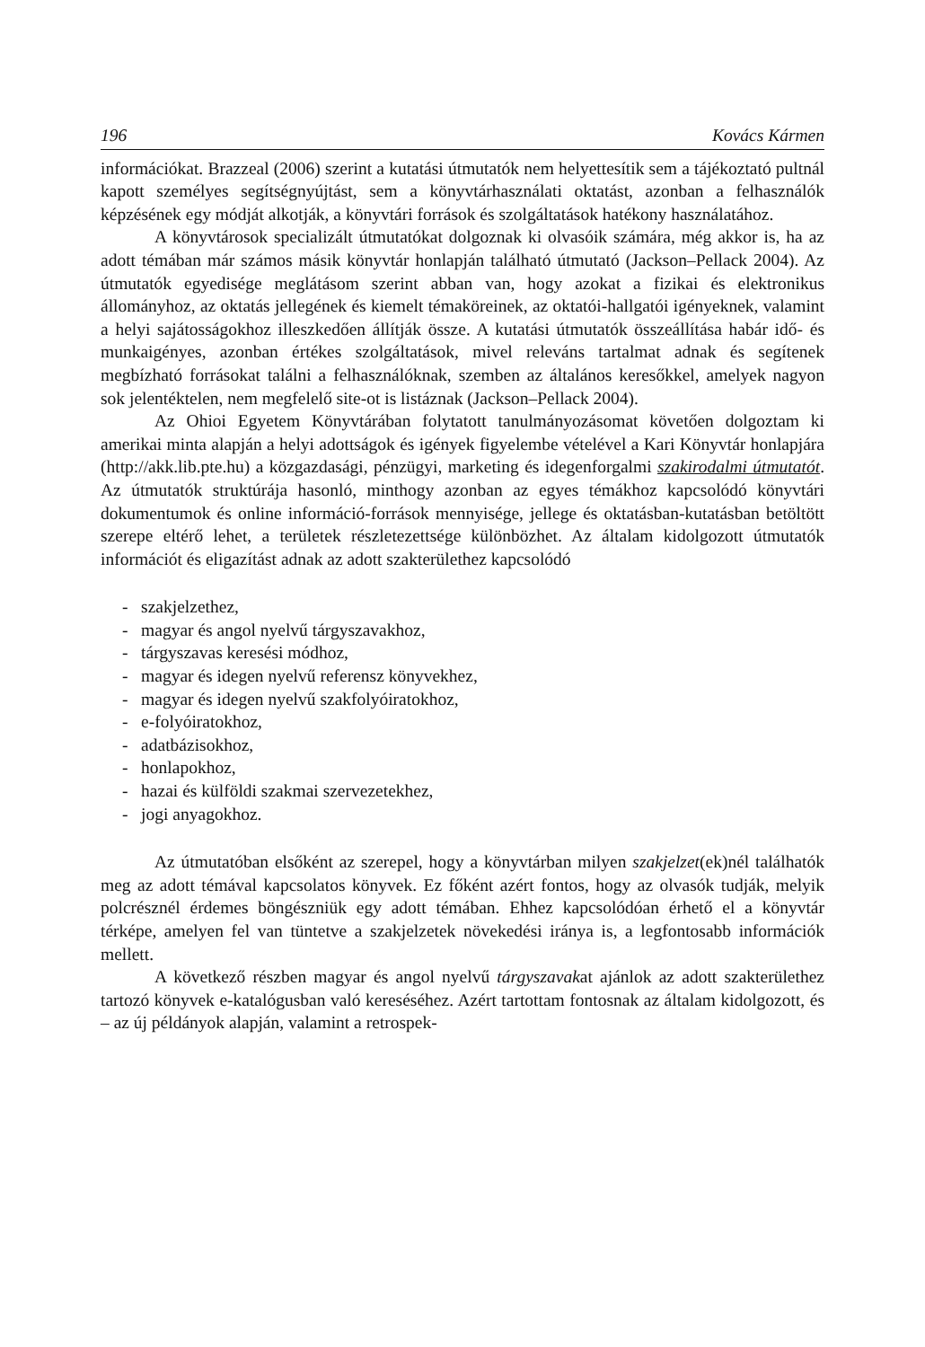196 Kovács Kármen
információkat. Brazzeal (2006) szerint a kutatási útmutatók nem helyettesítik sem a tájékoztató pultnál kapott személyes segítségnyújtást, sem a könyvtárhasználati oktatást, azonban a felhasználók képzésének egy módját alkotják, a könyvtári források és szolgáltatások hatékony használatához.
A könyvtárosok specializált útmutatókat dolgoznak ki olvasóik számára, még akkor is, ha az adott témában már számos másik könyvtár honlapján található útmutató (Jackson–Pellack 2004). Az útmutatók egyedisége meglátásom szerint abban van, hogy azokat a fizikai és elektronikus állományhoz, az oktatás jellegének és kiemelt témaköreinek, az oktatói-hallgatói igényeknek, valamint a helyi sajátosságokhoz illeszkedően állítják össze. A kutatási útmutatók összeállítása habár idő- és munkaigényes, azonban értékes szolgáltatások, mivel releváns tartalmat adnak és segítenek megbízható forrásokat találni a felhasználóknak, szemben az általános keresőkkel, amelyek nagyon sok jelentéktelen, nem megfelelő site-ot is listáznak (Jackson–Pellack 2004).
Az Ohioi Egyetem Könyvtárában folytatott tanulmányozásomat követően dolgoztam ki amerikai minta alapján a helyi adottságok és igények figyelembe vételével a Kari Könyvtár honlapjára (http://akk.lib.pte.hu) a közgazdasági, pénzügyi, marketing és idegenforgalmi szakirodalmi útmutatót. Az útmutatók struktúrája hasonló, minthogy azonban az egyes témákhoz kapcsolódó könyvtári dokumentumok és online információ-források mennyisége, jellege és oktatásban-kutatásban betöltött szerepe eltérő lehet, a területek részletezettsége különbözhet. Az általam kidolgozott útmutatók információt és eligazítást adnak az adott szakterülethez kapcsolódó
- szakjelzethez,
- magyar és angol nyelvű tárgyszavakhoz,
- tárgyszavas keresési módhoz,
- magyar és idegen nyelvű referensz könyvekhez,
- magyar és idegen nyelvű szakfolyóiratokhoz,
- e-folyóiratokhoz,
- adatbázisokhoz,
- honlapokhoz,
- hazai és külföldi szakmai szervezetekhez,
- jogi anyagokhoz.
Az útmutatóban elsőként az szerepel, hogy a könyvtárban milyen szakjelzet(ek)nél találhatók meg az adott témával kapcsolatos könyvek. Ez főként azért fontos, hogy az olvasók tudják, melyik polcrésznél érdemes böngészniük egy adott témában. Ehhez kapcsolódóan érhető el a könyvtár térképe, amelyen fel van tüntetve a szakjelzetek növekedési iránya is, a legfontosabb információk mellett.
A következő részben magyar és angol nyelvű tárgyszavakat ajánlok az adott szakterülethez tartozó könyvek e-katalógusban való kereséséhez. Azért tartottam fontosnak az általam kidolgozott, és – az új példányok alapján, valamint a retrospek-